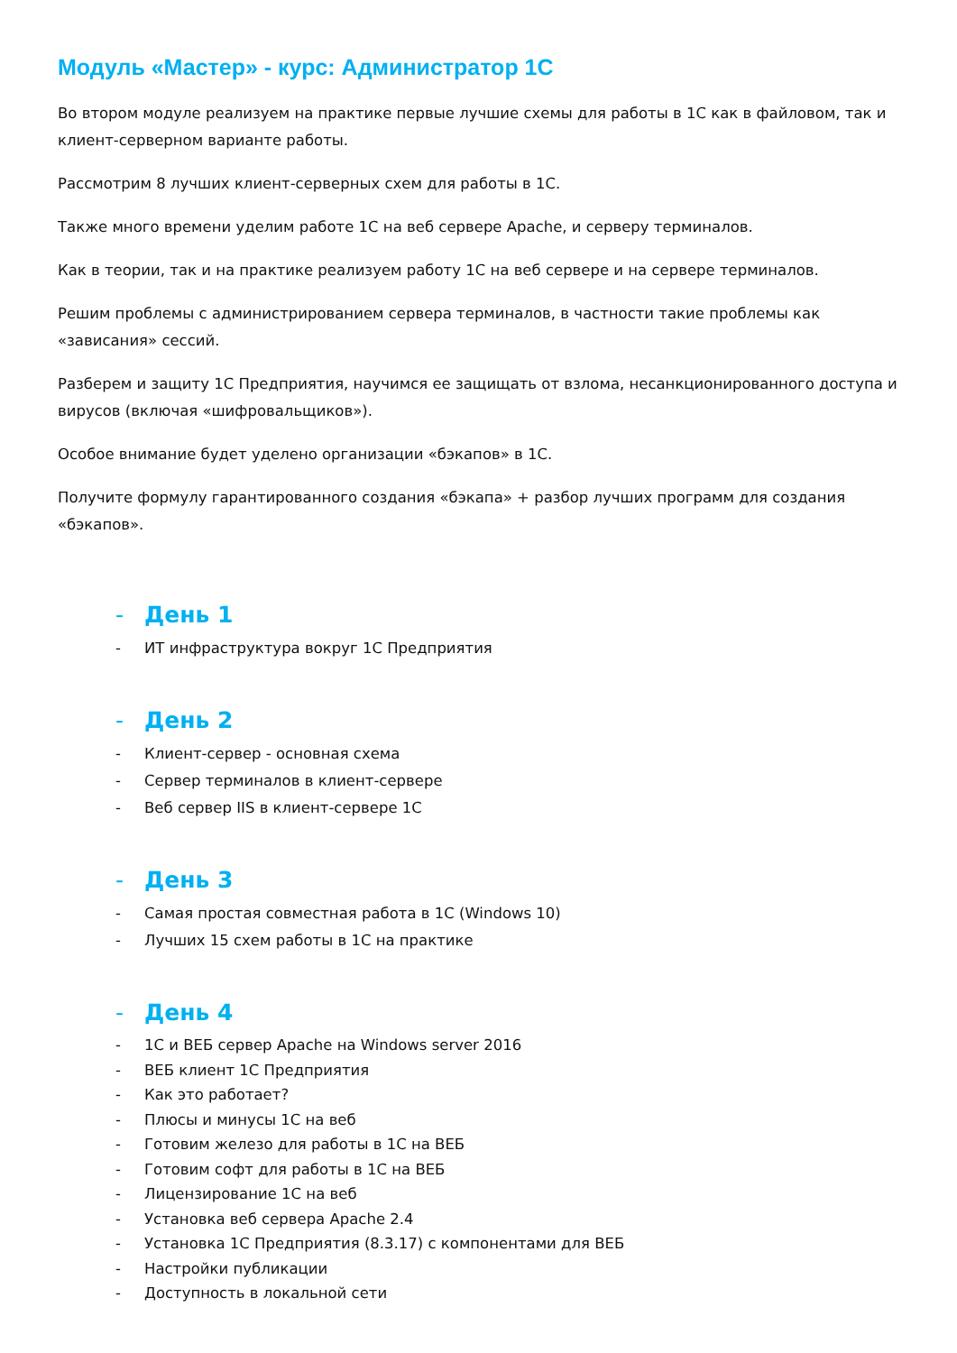Модуль «Мастер» - курс: Администратор 1С
Во втором модуле реализуем на практике первые лучшие схемы для работы в 1С как в файловом, так и клиент-серверном варианте работы.
Рассмотрим 8 лучших клиент-серверных схем для работы в 1С.
Также много времени уделим работе 1С на веб сервере Apache, и серверу терминалов.
Как в теории, так и на практике реализуем работу 1С на веб сервере и на сервере терминалов.
Решим проблемы с администрированием сервера терминалов, в частности такие проблемы как «зависания» сессий.
Разберем и защиту 1С Предприятия, научимся ее защищать от взлома, несанкционированного доступа и вирусов (включая «шифровальщиков»).
Особое внимание будет уделено организации «бэкапов» в 1С.
Получите формулу гарантированного создания «бэкапа» + разбор лучших программ для создания «бэкапов».
- День 1
- ИТ инфраструктура вокруг 1С Предприятия
- День 2
- Клиент-сервер - основная схема
- Сервер терминалов в клиент-сервере
- Веб сервер IIS в клиент-сервере 1С
- День 3
- Самая простая совместная работа в 1С (Windows 10)
- Лучших 15 схем работы в 1С на практике
- День 4
- 1С и ВЕБ сервер Apache на Windows server 2016
- ВЕБ клиент 1С Предприятия
- Как это работает?
- Плюсы и минусы 1С на веб
- Готовим железо для работы в 1С на ВЕБ
- Готовим софт для работы в 1С на ВЕБ
- Лицензирование 1С на веб
- Установка веб сервера Apache 2.4
- Установка 1С Предприятия (8.3.17) с компонентами для ВЕБ
- Настройки публикации
- Доступность в локальной сети